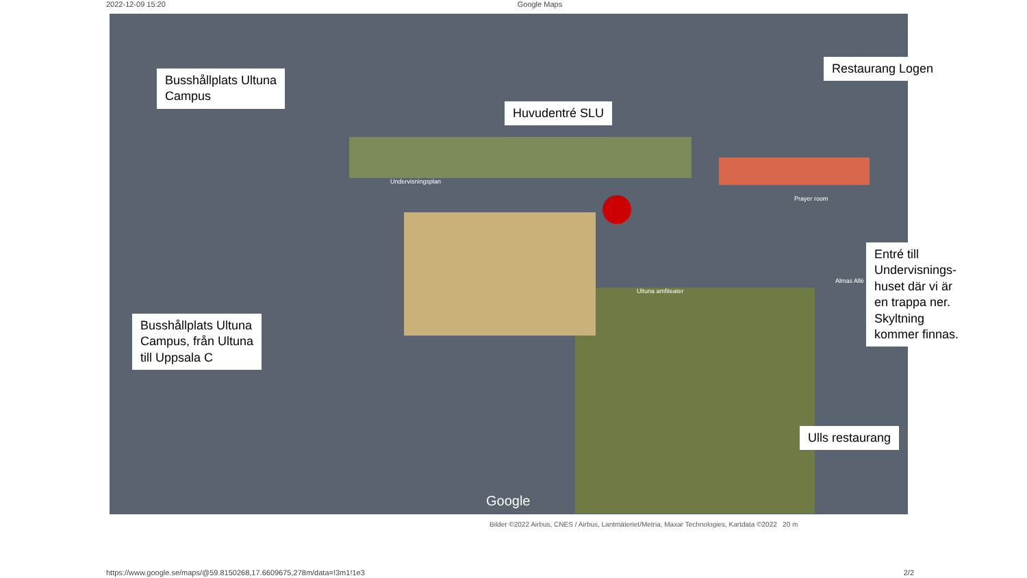2022-12-09 15:20 Google Maps
Undervisningsplan
Ultuna amfiteater
Prayer room
Almas Allé
Google
Busshållplats Ultuna
Campus
Huvudentré SLU
Restaurang Logen
Entré till Undervisnings-huset där vi är en trappa ner. Skyltning kommer finnas.
Busshållplats Ultuna
Campus, från Ultuna
till Uppsala C
Ulls restaurang
Bilder ©2022 Airbus, CNES / Airbus, Lantmäteriet/Metria, Maxar Technologies, Kartdata ©2022 20 m
https://www.google.se/maps/@59.8150268,17.6609675,278m/data=!3m1!1e3 2/2